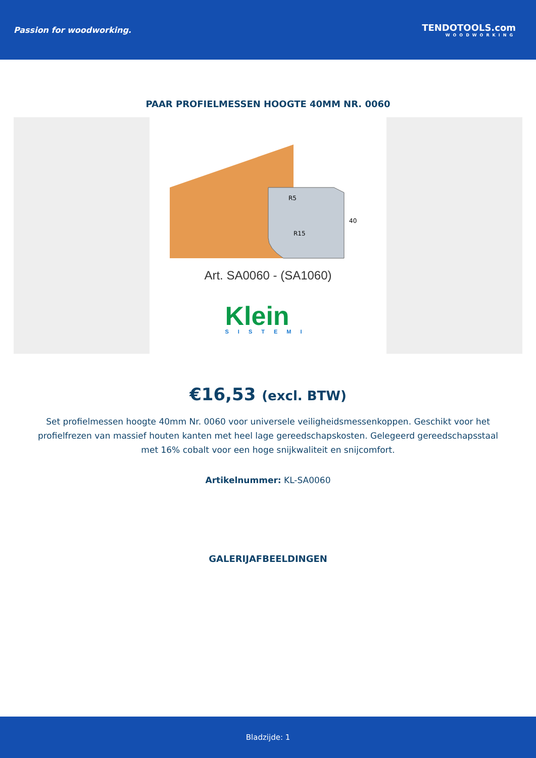Passion for woodworking. TENDOTOOLS.com
WOODWORKING
PAAR PROFIELMESSEN HOOGTE 40MM NR. 0060
R5
R15
40
Art. SA0060 - (SA1060)
Klein
SISTEMI
€16,53 (excl. BTW)
Set profielmessen hoogte 40mm Nr. 0060 voor universele veiligheidsmessenkoppen. Geschikt voor het profielfrezen van massief houten kanten met heel lage gereedschapskosten. Gelegeerd gereedschapsstaal met 16% cobalt voor een hoge snijkwaliteit en snijcomfort.
Artikelnummer: KL-SA0060
GALERIJAFBEELDINGEN
Bladzijde: 1